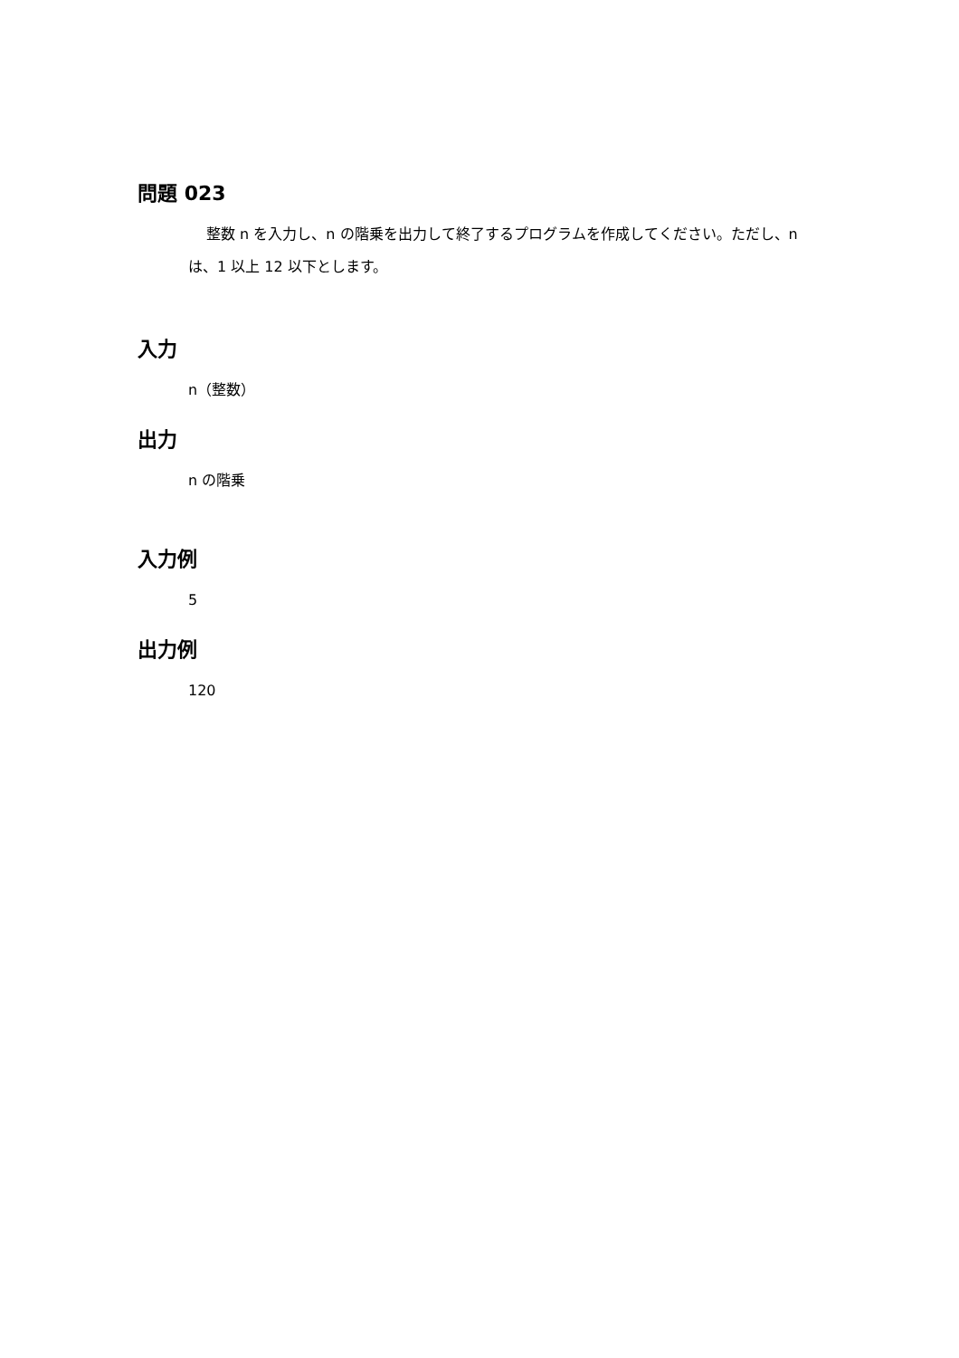問題 023
整数 n を入力し、n の階乗を出力して終了するプログラムを作成してください。ただし、n は、1 以上 12 以下とします。
入力
n（整数）
出力
n の階乗
入力例
5
出力例
120